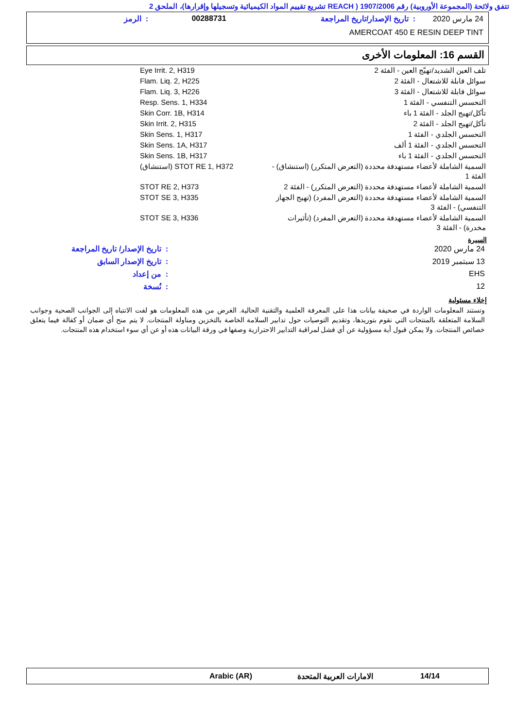تتفق ولائحة (المجموعة الأوروبية) رقم 1907/2006 ( REACH تشريع تقييم المواد الكيميائية وتسجيلها وإقرارها)، الملحق 2
24 مارس 2020: تاريخ الإصدار/تاريخ المراجعة 00288731: الرمز
AMERCOAT 450 E RESIN DEEP TINT
القسم 16: المعلومات الأخرى
| تلف العين الشديد/تهيّج العين - الفئة 2 | Eye Irrit. 2, H319 |
| سوائل قابلة للاشتعال - الفئة 2 | Flam. Liq. 2, H225 |
| سوائل قابلة للاشتعال - الفئة 3 | Flam. Liq. 3, H226 |
| التحسس التنفسي - الفئة 1 | Resp. Sens. 1, H334 |
| تأكل/تهيج الجلد - الفئة 1 باء | Skin Corr. 1B, H314 |
| تأكل/تهيج الجلد - الفئة 2 | Skin Irrit. 2, H315 |
| التحسس الجلدي - الفئة 1 | Skin Sens. 1, H317 |
| التحسس الجلدي - الفئة 1 ألف | Skin Sens. 1A, H317 |
| التحسس الجلدي - الفئة 1 باء | Skin Sens. 1B, H317 |
| السمية الشاملة لأعضاء مستهدفة محددة (التعرض المتكرر) (استنشاق) - الفئة 1 | STOT RE 1, H372 (استنشاق) |
| السمية الشاملة لأعضاء مستهدفة محددة (التعرض المتكرر) - الفئة 2 | STOT RE 2, H373 |
| السمية الشاملة لأعضاء مستهدفة محددة (التعرض المفرد) (تهيج الجهاز التنفسي) - الفئة 3 | STOT SE 3, H335 |
| السمية الشاملة لأعضاء مستهدفة محددة (التعرض المفرد) (تأثيرات مخدرة) - الفئة 3 | STOT SE 3, H336 |
السيرة
| 24 مارس 2020 | : تاريخ الإصدار/ تاريخ المراجعة |
| 13 سبتمبر 2019 | : تاريخ الإصدار السابق |
| EHS | : من إعداد |
| 12 | : نُسخة |
إخلاء مسئولية
وتستند المعلومات الواردة في صحيفة بيانات هذا على المعرفة العلمية والتقنية الحالية. الغرض من هذه المعلومات هو لفت الانتباه إلى الجوانب الصحية وجوانب السلامة المتعلقة بالمنتجات التي نقوم بتوريدها، وتقديم التوصيات حول تدابير السلامة الخاصة بالتخزين ومناولة المنتجات. لا يتم منح أي ضمان أو كفالة فيما يتعلق خصائص المنتجات. ولا يمكن قبول أية مسؤولية عن أي فشل لمراقبة التدابير الاحترازية وصفها في ورقة البيانات هذه أو عن أي سوء استخدام هذه المنتجات.
14/14 الامارات العربية المتحدة Arabic (AR)